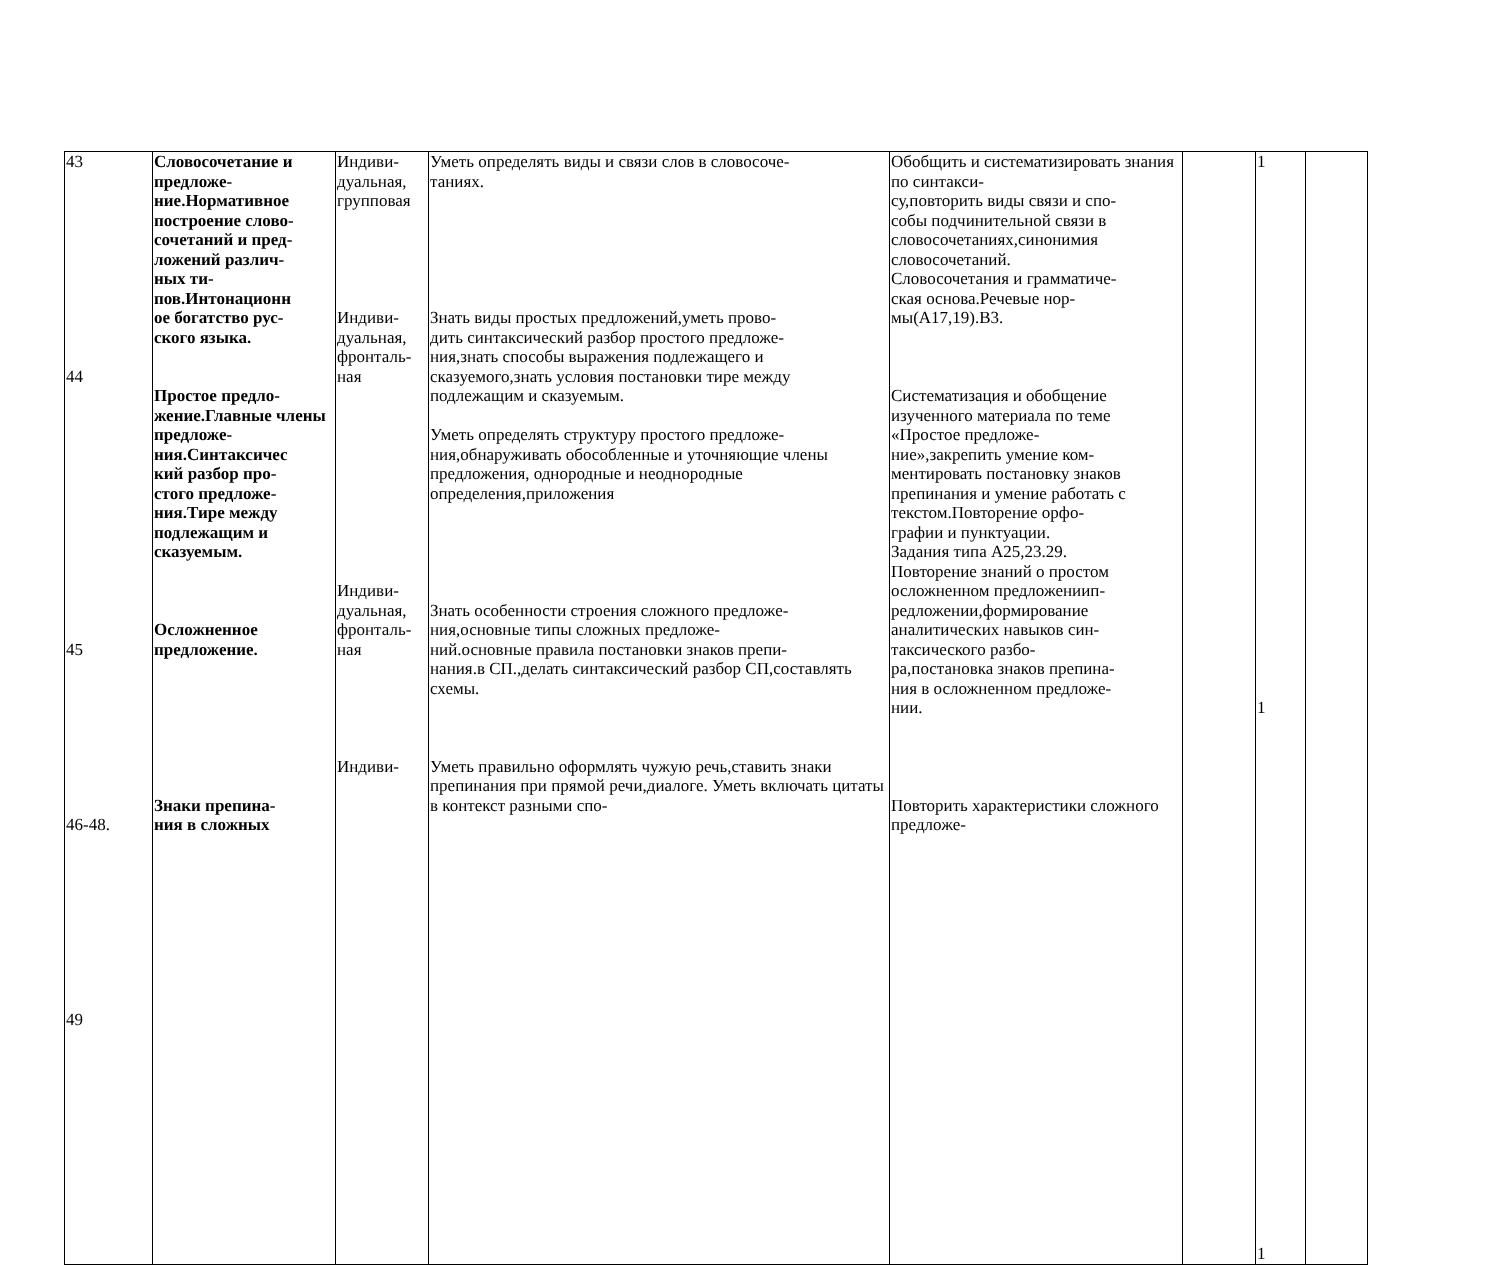| 43 44 45 46-48. 49 | Словосочетание и предложе- ние.Нормативное построение слово- сочетаний и пред- ложений различ- ных ти- пов.Интонационн ое богатство рус- ского языка. Простое предло- жение.Главные члены предложе- ния.Синтаксичес кий разбор про- стого предложе- ния.Тире между подлежащим и сказуемым. Осложненное предложение. Знаки препина- ния в сложных | Индиви- дуальная, групповая Индиви- дуальная, фронталь- ная Индиви- дуальная, фронталь- ная Индиви- | Уметь определять виды и связи слов в словосоче- таниях. Знать виды простых предложений,уметь прово- дить синтаксический разбор простого предложе- ния,знать способы выражения подлежащего и сказуемого,знать условия постановки тире между подлежащим и сказуемым. Уметь определять структуру простого предложе- ния,обнаруживать обособленные и уточняющие члены предложения, однородные и неоднородные определения,приложения Знать особенности строения сложного предложе- ния,основные типы сложных предложе- ний.основные правила постановки знаков препи- нания.в СП.,делать синтаксический разбор СП,составлять схемы. Уметь правильно оформлять чужую речь,ставить знаки препинания при прямой речи,диалоге. Уметь включать цитаты в контекст разными спо- | Обобщить и систематизировать знания по синтакси- су,повторить виды связи и спо- собы подчинительной связи в словосочетаниях,синонимия словосочетаний. Словосочетания и грамматиче- ская основа.Речевые нор- мы(А17,19).В3. Систематизация и обобщение изученного материала по теме «Простое предложе- ние»,закрепить умение ком- ментировать постановку знаков препинания и умение работать с текстом.Повторение орфо- графии и пунктуации. Задания типа А25,23.29. Повторение знаний о простом осложненном предложениип- редложении,формирование аналитических навыков син- таксического разбо- ра,постановка знаков препина- ния в осложненном предложе- нии. Повторить характеристики сложного предложе- | | 1 1 1 | |